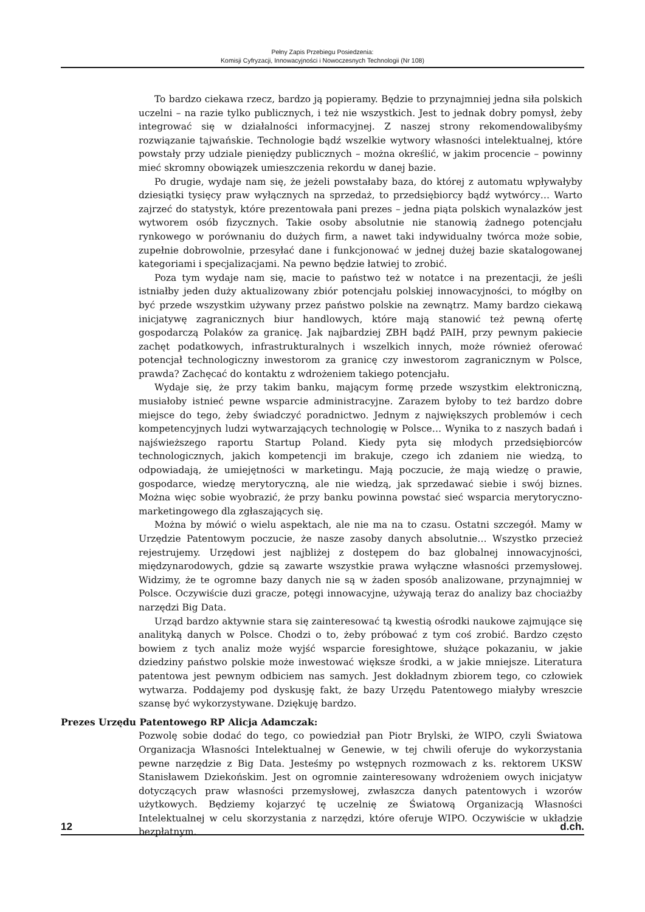Pełny Zapis Przebiegu Posiedzenia:
Komisji Cyfryzacji, Innowacyjności i Nowoczesnych Technologii (Nr 108)
To bardzo ciekawa rzecz, bardzo ją popieramy. Będzie to przynajmniej jedna siła polskich uczelni – na razie tylko publicznych, i też nie wszystkich. Jest to jednak dobry pomysł, żeby integrować się w działalności informacyjnej. Z naszej strony rekomendowalibyśmy rozwiązanie tajwańskie. Technologie bądź wszelkie wytwory własności intelektualnej, które powstały przy udziale pieniędzy publicznych – można określić, w jakim procencie – powinny mieć skromny obowiązek umieszczenia rekordu w danej bazie.
Po drugie, wydaje nam się, że jeżeli powstałaby baza, do której z automatu wpływałyby dziesiątki tysięcy praw wyłącznych na sprzedaż, to przedsiębiorcy bądź wytwórcy… Warto zajrzeć do statystyk, które prezentowała pani prezes – jedna piąta polskich wynalazków jest wytworem osób fizycznych. Takie osoby absolutnie nie stanowią żadnego potencjału rynkowego w porównaniu do dużych firm, a nawet taki indywidualny twórca może sobie, zupełnie dobrowolnie, przesyłać dane i funkcjonować w jednej dużej bazie skatalogowanej kategoriami i specjalizacjami. Na pewno będzie łatwiej to zrobić.
Poza tym wydaje nam się, macie to państwo też w notatce i na prezentacji, że jeśli istniałby jeden duży aktualizowany zbiór potencjału polskiej innowacyjności, to mógłby on być przede wszystkim używany przez państwo polskie na zewnątrz. Mamy bardzo ciekawą inicjatywę zagranicznych biur handlowych, które mają stanowić też pewną ofertę gospodarczą Polaków za granicę. Jak najbardziej ZBH bądź PAIH, przy pewnym pakiecie zachęt podatkowych, infrastrukturalnych i wszelkich innych, może również oferować potencjał technologiczny inwestorom za granicę czy inwestorom zagranicznym w Polsce, prawda? Zachęcać do kontaktu z wdrożeniem takiego potencjału.
Wydaje się, że przy takim banku, mającym formę przede wszystkim elektroniczną, musiałoby istnieć pewne wsparcie administracyjne. Zarazem byłoby to też bardzo dobre miejsce do tego, żeby świadczyć poradnictwo. Jednym z największych problemów i cech kompetencyjnych ludzi wytwarzających technologię w Polsce… Wynika to z naszych badań i najświeższego raportu Startup Poland. Kiedy pyta się młodych przedsiębiorców technologicznych, jakich kompetencji im brakuje, czego ich zdaniem nie wiedzą, to odpowiadają, że umiejętności w marketingu. Mają poczucie, że mają wiedzę o prawie, gospodarce, wiedzę merytoryczną, ale nie wiedzą, jak sprzedawać siebie i swój biznes. Można więc sobie wyobrazić, że przy banku powinna powstać sieć wsparcia merytoryczno-marketingowego dla zgłaszających się.
Można by mówić o wielu aspektach, ale nie ma na to czasu. Ostatni szczegół. Mamy w Urzędzie Patentowym poczucie, że nasze zasoby danych absolutnie… Wszystko przecież rejestrujemy. Urzędowi jest najbliżej z dostępem do baz globalnej innowacyjności, międzynarodowych, gdzie są zawarte wszystkie prawa wyłączne własności przemysłowej. Widzimy, że te ogromne bazy danych nie są w żaden sposób analizowane, przynajmniej w Polsce. Oczywiście duzi gracze, potęgi innowacyjne, używają teraz do analizy baz chociażby narzędzi Big Data.
Urząd bardzo aktywnie stara się zainteresować tą kwestią ośrodki naukowe zajmujące się analityką danych w Polsce. Chodzi o to, żeby próbować z tym coś zrobić. Bardzo często bowiem z tych analiz może wyjść wsparcie foresightowe, służące pokazaniu, w jakie dziedziny państwo polskie może inwestować większe środki, a w jakie mniejsze. Literatura patentowa jest pewnym odbiciem nas samych. Jest dokładnym zbiorem tego, co człowiek wytwarza. Poddajemy pod dyskusję fakt, że bazy Urzędu Patentowego miałyby wreszcie szansę być wykorzystywane. Dziękuję bardzo.
Prezes Urzędu Patentowego RP Alicja Adamczak:
Pozwolę sobie dodać do tego, co powiedział pan Piotr Brylski, że WIPO, czyli Światowa Organizacja Własności Intelektualnej w Genewie, w tej chwili oferuje do wykorzystania pewne narzędzie z Big Data. Jesteśmy po wstępnych rozmowach z ks. rektorem UKSW Stanisławem Dziekońskim. Jest on ogromnie zainteresowany wdrożeniem owych inicjatyw dotyczących praw własności przemysłowej, zwłaszcza danych patentowych i wzorów użytkowych. Będziemy kojarzyć tę uczelnię ze Światową Organizacją Własności Intelektualnej w celu skorzystania z narzędzi, które oferuje WIPO. Oczywiście w układzie bezpłatnym.
12 d.ch.